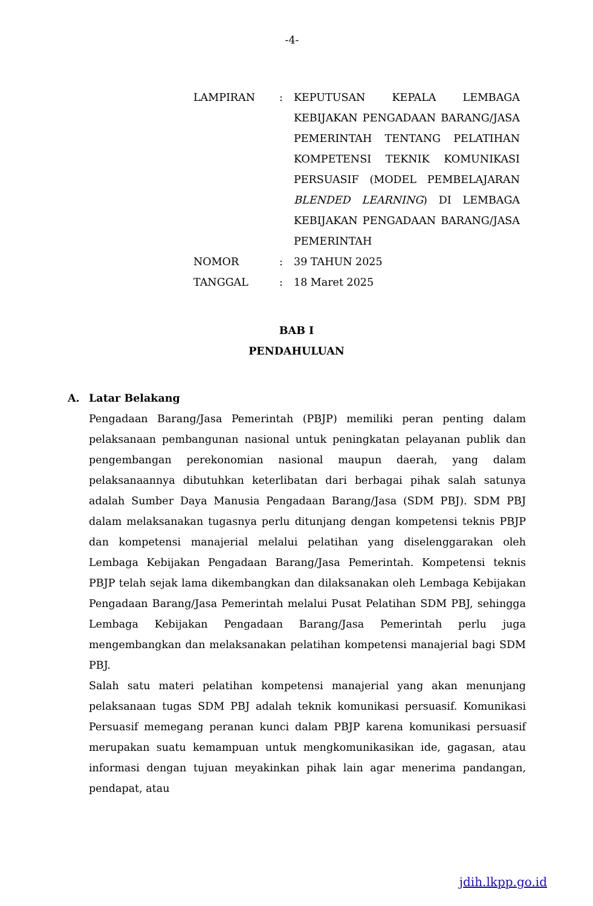-4-
| LAMPIRAN | : | KEPUTUSAN KEPALA LEMBAGA KEBIJAKAN PENGADAAN BARANG/JASA PEMERINTAH TENTANG PELATIHAN KOMPETENSI TEKNIK KOMUNIKASI PERSUASIF (MODEL PEMBELAJARAN BLENDED LEARNING ) DI LEMBAGA KEBIJAKAN PENGADAAN BARANG/JASA PEMERINTAH |
| NOMOR | : | 39 TAHUN 2025 |
| TANGGAL | : | 18 Maret 2025 |
BAB I
PENDAHULUAN
A. Latar Belakang
Pengadaan Barang/Jasa Pemerintah (PBJP) memiliki peran penting dalam pelaksanaan pembangunan nasional untuk peningkatan pelayanan publik dan pengembangan perekonomian nasional maupun daerah, yang dalam pelaksanaannya dibutuhkan keterlibatan dari berbagai pihak salah satunya adalah Sumber Daya Manusia Pengadaan Barang/Jasa (SDM PBJ). SDM PBJ dalam melaksanakan tugasnya perlu ditunjang dengan kompetensi teknis PBJP dan kompetensi manajerial melalui pelatihan yang diselenggarakan oleh Lembaga Kebijakan Pengadaan Barang/Jasa Pemerintah. Kompetensi teknis PBJP telah sejak lama dikembangkan dan dilaksanakan oleh Lembaga Kebijakan Pengadaan Barang/Jasa Pemerintah melalui Pusat Pelatihan SDM PBJ, sehingga Lembaga Kebijakan Pengadaan Barang/Jasa Pemerintah perlu juga mengembangkan dan melaksanakan pelatihan kompetensi manajerial bagi SDM PBJ.
Salah satu materi pelatihan kompetensi manajerial yang akan menunjang pelaksanaan tugas SDM PBJ adalah teknik komunikasi persuasif. Komunikasi Persuasif memegang peranan kunci dalam PBJP karena komunikasi persuasif merupakan suatu kemampuan untuk mengkomunikasikan ide, gagasan, atau informasi dengan tujuan meyakinkan pihak lain agar menerima pandangan, pendapat, atau
jdih.lkpp.go.id